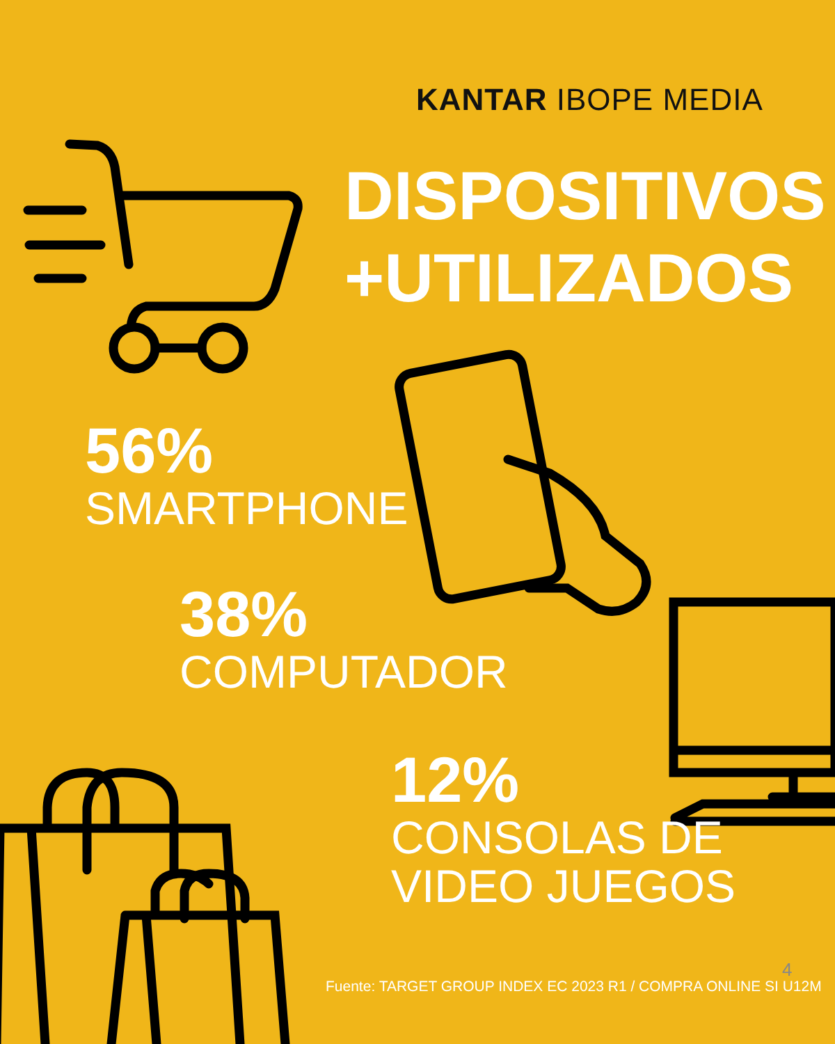KANTAR IBOPE MEDIA
DISPOSITIVOS
+UTILIZADOS
56%
SMARTPHONE
38%
COMPUTADOR
12%
CONSOLAS DE
VIDEO JUEGOS
4
Fuente: TARGET GROUP INDEX EC 2023 R1 / COMPRA ONLINE SI U12M